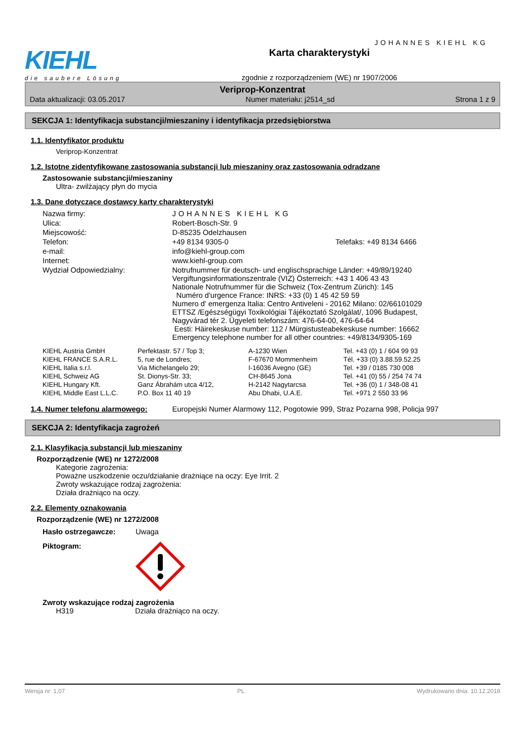KIEHL
die saubere Lösung
Karta charakterystyki
zgodnie z rozporządzeniem (WE) nr 1907/2006
JOHANNES KIEHL KG
Veriprop-Konzentrat
Data aktualizacji: 03.05.2017 Numer materiału: j2514_sd Strona 1 z 9
SEKCJA 1: Identyfikacja substancji/mieszaniny i identyfikacja przedsiębiorstwa
1.1. Identyfikator produktu
Veriprop-Konzentrat
1.2. Istotne zidentyfikowane zastosowania substancji lub mieszaniny oraz zastosowania odradzane
Zastosowanie substancji/mieszaniny
Ultra- zwilżający płyn do mycia
1.3. Dane dotyczące dostawcy karty charakterystyki
| Nazwa firmy: | JOHANNES KIEHL KG | |
| Ulica: | Robert-Bosch-Str. 9 | |
| Miejscowość: | D-85235 Odelzhausen | |
| Telefon: | +49 8134 9305-0 | Telefaks: +49 8134 6466 |
| e-mail: | info@kiehl-group.com | |
| Internet: | www.kiehl-group.com | |
| Wydział Odpowiedzialny: | Notrufnummer für deutsch- und englischsprachige Länder: +49/89/19240 Vergiftungsinformationszentrale (VIZ) Österreich: +43 1 406 43 43 Nationale Notrufnummer für die Schweiz (Tox-Zentrum Zürich): 145 Numéro d'urgence France: INRS: +33 (0) 1 45 42 59 59 Numero d' emergenza Italia: Centro Antiveleni - 20162 Milano: 02/66101029 ETTSZ /Egészségügyi Toxikológiai Tájékoztató Szolgálat/, 1096 Budapest, Nagyvárad tér 2. Ügyeleti telefonszám: 476-64-00, 476-64-64 Eesti: Häirekeskuse number: 112 / Mürgistusteabekeskuse number: 16662 Emergency telephone number for all other countries: +49/8134/9305-169 | |
| KIEHL Austria GmbH | Perfektastr. 57 / Top 3; | A-1230 Wien | Tel. +43 (0) 1 / 604 99 93 |
| KIEHL FRANCE S.A.R.L. | 5, rue de Londres; | F-67670 Mommenheim | Tél. +33 (0) 3.88.59.52.25 |
| KIEHL Italia s.r.l. | Via Michelangelo 29; | I-16036 Avegno (GE) | Tel. +39 / 0185 730 008 |
| KIEHL Schweiz AG | St. Dionys-Str. 33; | CH-8645 Jona | Tel. +41 (0) 55 / 254 74 74 |
| KIEHL Hungary Kft. | Ganz Ábrahám utca 4/12, | H-2142 Nagytarcsa | Tel. +36 (0) 1 / 348-08 41 |
| KIEHL Middle East L.L.C. | P.O. Box 11 40 19 | Abu Dhabi, U.A.E. | Tel. +971 2 550 33 96 |
| 1.4. Numer telefonu alarmowego: | Europejski Numer Alarmowy 112, Pogotowie 999, Straz Pozarna 998, Policja 997 |
SEKCJA 2: Identyfikacja zagrożeń
2.1. Klasyfikacja substancji lub mieszaniny
Rozporządzenie (WE) nr 1272/2008
Kategorie zagrożenia:
Poważne uszkodzenie oczu/działanie drażniące na oczy: Eye Irrit. 2
Zwroty wskazujące rodzaj zagrożenia:
Działa drażniąco na oczy.
2.2. Elementy oznakowania
Rozporządzenie (WE) nr 1272/2008
Hasło ostrzegawcze: Uwaga
Piktogram:
Zwroty wskazujące rodzaj zagrożenia
H319 Działa drażniąco na oczy.
Wersja nr: 1,07 PL Wydrukowano dnia: 10.12.2018